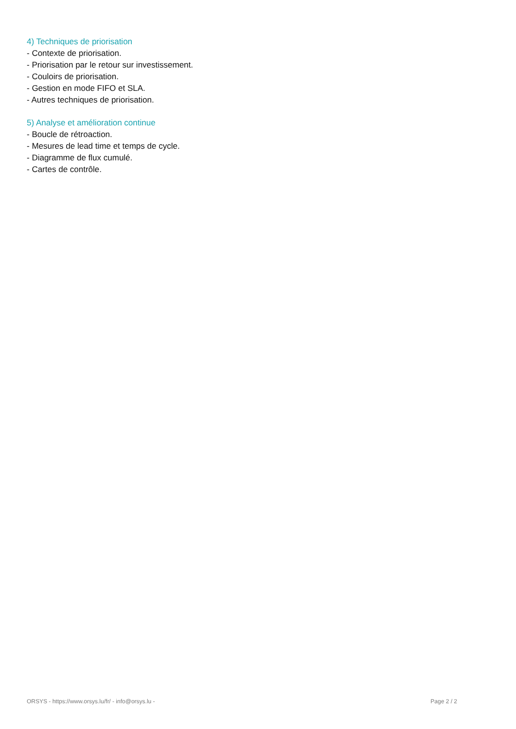4) Techniques de priorisation
- Contexte de priorisation.
- Priorisation par le retour sur investissement.
- Couloirs de priorisation.
- Gestion en mode FIFO et SLA.
- Autres techniques de priorisation.
5) Analyse et amélioration continue
- Boucle de rétroaction.
- Mesures de lead time et temps de cycle.
- Diagramme de flux cumulé.
- Cartes de contrôle.
ORSYS - https://www.orsys.lu/fr/ - info@orsys.lu - Page 2 / 2